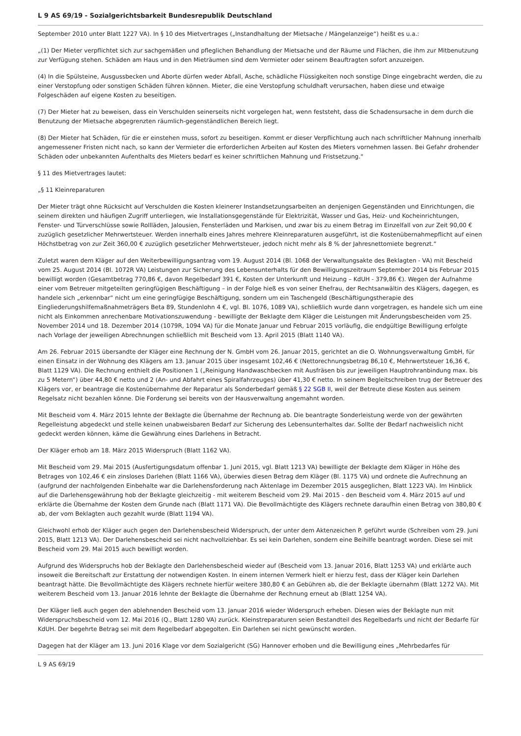L 9 AS 69/19 - Sozialgerichtsbarkeit Bundesrepublik Deutschland
September 2010 unter Blatt 1227 VA). In § 10 des Mietvertrages („Instandhaltung der Mietsache / Mängelanzeige“) heißt es u.a.:
„(1) Der Mieter verpflichtet sich zur sachgemäßen und pfleglichen Behandlung der Mietsache und der Räume und Flächen, die ihm zur Mitbenutzung zur Verfügung stehen. Schäden am Haus und in den Mieträumen sind dem Vermieter oder seinem Beauftragten sofort anzuzeigen.
(4) In die Spülsteine, Ausgussbecken und Aborte dürfen weder Abfall, Asche, schädliche Flüssigkeiten noch sonstige Dinge eingebracht werden, die zu einer Verstopfung oder sonstigen Schäden führen können. Mieter, die eine Verstopfung schuldhaft verursachen, haben diese und etwaige Folgeschäden auf eigene Kosten zu beseitigen.
(7) Der Mieter hat zu beweisen, dass ein Verschulden seinerseits nicht vorgelegen hat, wenn feststeht, dass die Schadensursache in dem durch die Benutzung der Mietsache abgegrenzten räumlich-gegenständlichen Bereich liegt.
(8) Der Mieter hat Schäden, für die er einstehen muss, sofort zu beseitigen. Kommt er dieser Verpflichtung auch nach schriftlicher Mahnung innerhalb angemessener Fristen nicht nach, so kann der Vermieter die erforderlichen Arbeiten auf Kosten des Mieters vornehmen lassen. Bei Gefahr drohender Schäden oder unbekannten Aufenthalts des Mieters bedarf es keiner schriftlichen Mahnung und Fristsetzung.“
§ 11 des Mietvertrages lautet:
„§ 11 Kleinreparaturen
Der Mieter trägt ohne Rücksicht auf Verschulden die Kosten kleinerer Instandsetzungsarbeiten an denjenigen Gegenständen und Einrichtungen, die seinem direkten und häufigen Zugriff unterliegen, wie Installationsgegenstände für Elektrizität, Wasser und Gas, Heiz- und Kocheinrichtungen, Fenster- und Türverschlüsse sowie Rollläden, Jalousien, Fensterläden und Markisen, und zwar bis zu einem Betrag im Einzelfall von zur Zeit 90,00 € zuzüglich gesetzlicher Mehrwertsteuer. Werden innerhalb eines Jahres mehrere Kleinreparaturen ausgeführt, ist die Kostenübernahmepflicht auf einen Höchstbetrag von zur Zeit 360,00 € zuzüglich gesetzlicher Mehrwertsteuer, jedoch nicht mehr als 8 % der Jahresnettomiete begrenzt.“
Zuletzt waren dem Kläger auf den Weiterbewilligungsantrag vom 19. August 2014 (Bl. 1068 der Verwaltungsakte des Beklagten - VA) mit Bescheid vom 25. August 2014 (Bl. 1072R VA) Leistungen zur Sicherung des Lebensunterhalts für den Bewilligungszeitraum September 2014 bis Februar 2015 bewilligt worden (Gesamtbetrag 770,86 €, davon Regelbedarf 391 €, Kosten der Unterkunft und Heizung – KdUH - 379,86 €). Wegen der Aufnahme einer vom Betreuer mitgeteilten geringfügigen Beschäftigung – in der Folge hieß es von seiner Ehefrau, der Rechtsanwältin des Klägers, dagegen, es handele sich „erkennbar“ nicht um eine geringfügige Beschäftigung, sondern um ein Taschengeld (Beschäftigungstherapie des Eingliederungshilfemaßnahmeträgers Beta 89, Stundenlohn 4 €, vgl. Bl. 1076, 1089 VA), schließlich wurde dann vorgetragen, es handele sich um eine nicht als Einkommen anrechenbare Motivationszuwendung - bewilligte der Beklagte dem Kläger die Leistungen mit Änderungsbescheiden vom 25. November 2014 und 18. Dezember 2014 (1079R, 1094 VA) für die Monate Januar und Februar 2015 vorläufig, die endgültige Bewilligung erfolgte nach Vorlage der jeweiligen Abrechnungen schließlich mit Bescheid vom 13. April 2015 (Blatt 1140 VA).
Am 26. Februar 2015 übersandte der Kläger eine Rechnung der N. GmbH vom 26. Januar 2015, gerichtet an die O. Wohnungsverwaltung GmbH, für einen Einsatz in der Wohnung des Klägers am 13. Januar 2015 über insgesamt 102,46 € (Nettorechnungsbetrag 86,10 €, Mehrwertsteuer 16,36 €, Blatt 1129 VA). Die Rechnung enthielt die Positionen 1 („Reinigung Handwaschbecken mit Ausfräsen bis zur jeweiligen Hauptrohranbindung max. bis zu 5 Metern“) über 44,80 € netto und 2 (An- und Abfahrt eines Spiralfahrzeuges) über 41,30 € netto. In seinem Begleitschreiben trug der Betreuer des Klägers vor, er beantrage die Kostenübernahme der Reparatur als Sonderbedarf gemäß § 22 SGB II, weil der Betreute diese Kosten aus seinem Regelsatz nicht bezahlen könne. Die Forderung sei bereits von der Hausverwaltung angemahnt worden.
Mit Bescheid vom 4. März 2015 lehnte der Beklagte die Übernahme der Rechnung ab. Die beantragte Sonderleistung werde von der gewährten Regelleistung abgedeckt und stelle keinen unabweisbaren Bedarf zur Sicherung des Lebensunterhaltes dar. Sollte der Bedarf nachweislich nicht gedeckt werden können, käme die Gewährung eines Darlehens in Betracht.
Der Kläger erhob am 18. März 2015 Widerspruch (Blatt 1162 VA).
Mit Bescheid vom 29. Mai 2015 (Ausfertigungsdatum offenbar 1. Juni 2015, vgl. Blatt 1213 VA) bewilligte der Beklagte dem Kläger in Höhe des Betrages von 102,46 € ein zinsloses Darlehen (Blatt 1166 VA), überwies diesen Betrag dem Kläger (Bl. 1175 VA) und ordnete die Aufrechnung an (aufgrund der nachfolgenden Einbehalte war die Darlehensforderung nach Aktenlage im Dezember 2015 ausgeglichen, Blatt 1223 VA). Im Hinblick auf die Darlehensgewährung hob der Beklagte gleichzeitig - mit weiterem Bescheid vom 29. Mai 2015 - den Bescheid vom 4. März 2015 auf und erklärte die Übernahme der Kosten dem Grunde nach (Blatt 1171 VA). Die Bevollmächtigte des Klägers rechnete daraufhin einen Betrag von 380,80 € ab, der vom Beklagten auch gezahlt wurde (Blatt 1194 VA).
Gleichwohl erhob der Kläger auch gegen den Darlehensbescheid Widerspruch, der unter dem Aktenzeichen P. geführt wurde (Schreiben vom 29. Juni 2015, Blatt 1213 VA). Der Darlehensbescheid sei nicht nachvollziehbar. Es sei kein Darlehen, sondern eine Beihilfe beantragt worden. Diese sei mit Bescheid vom 29. Mai 2015 auch bewilligt worden.
Aufgrund des Widerspruchs hob der Beklagte den Darlehensbescheid wieder auf (Bescheid vom 13. Januar 2016, Blatt 1253 VA) und erklärte auch insoweit die Bereitschaft zur Erstattung der notwendigen Kosten. In einem internen Vermerk hielt er hierzu fest, dass der Kläger kein Darlehen beantragt hätte. Die Bevollmächtigte des Klägers rechnete hierfür weitere 380,80 € an Gebühren ab, die der Beklagte übernahm (Blatt 1272 VA). Mit weiterem Bescheid vom 13. Januar 2016 lehnte der Beklagte die Übernahme der Rechnung erneut ab (Blatt 1254 VA).
Der Kläger ließ auch gegen den ablehnenden Bescheid vom 13. Januar 2016 wieder Widerspruch erheben. Diesen wies der Beklagte nun mit Widerspruchsbescheid vom 12. Mai 2016 (Q., Blatt 1280 VA) zurück. Kleinstreparaturen seien Bestandteil des Regelbedarfs und nicht der Bedarfe für KdUH. Der begehrte Betrag sei mit dem Regelbedarf abgegolten. Ein Darlehen sei nicht gewünscht worden.
Dagegen hat der Kläger am 13. Juni 2016 Klage vor dem Sozialgericht (SG) Hannover erhoben und die Bewilligung eines „Mehrbedarfes für
L 9 AS 69/19